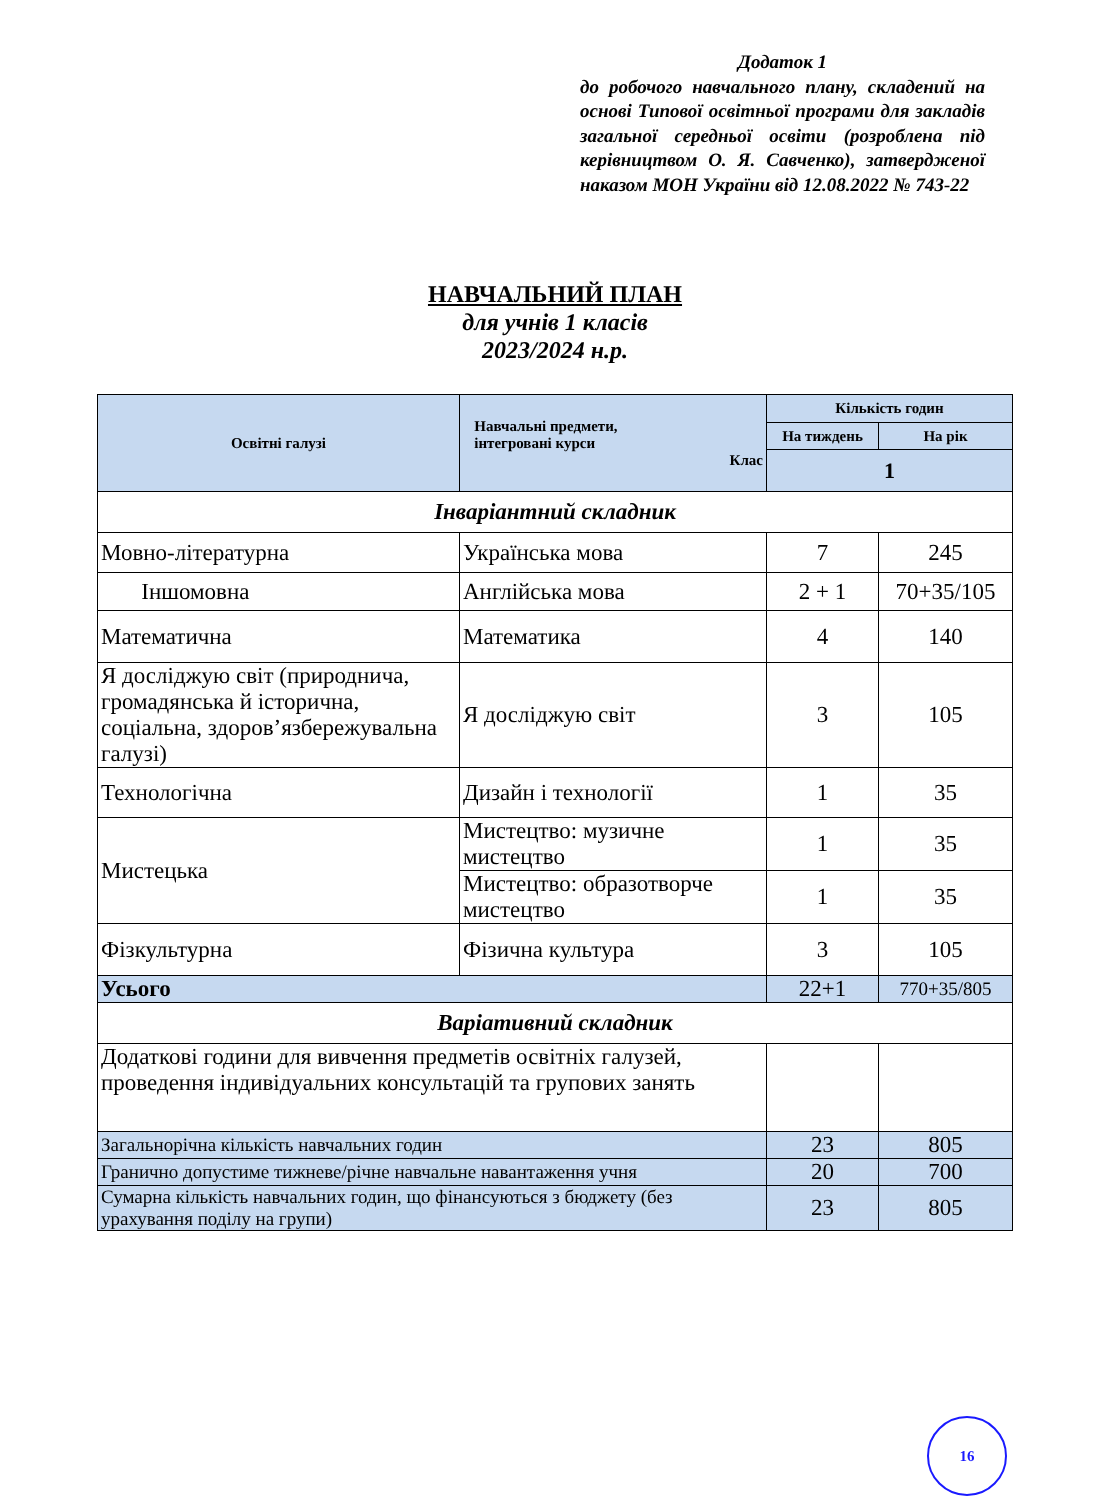Додаток 1
до робочого навчального плану, складений на основі Типової освітньої програми для закладів загальної середньої освіти (розроблена під керівництвом О. Я. Савченко), затвердженої наказом МОН України від 12.08.2022 № 743-22
НАВЧАЛЬНИЙ ПЛАН
для учнів 1 класів
2023/2024 н.р.
| Освітні галузі | Навчальні предмети, інтегровані курси Клас | Кількість годин | |
| --- | --- | --- | --- |
| | | На тиждень | На рік |
| | | 1 | |
| Інваріантний складник | | | |
| Мовно-літературна | Українська мова | 7 | 245 |
| Іншомовна | Англійська мова | 2 + 1 | 70+35/105 |
| Математична | Математика | 4 | 140 |
| Я досліджую світ (природнича, громадянська й історична, соціальна, здоров’язбережувальна галузі) | Я досліджую світ | 3 | 105 |
| Технологічна | Дизайн і технології | 1 | 35 |
| Мистецька | Мистецтво: музичне мистецтво | 1 | 35 |
| | Мистецтво: образотворче мистецтво | 1 | 35 |
| Фізкультурна | Фізична культура | 3 | 105 |
| Усього | | 22+1 | 770+35/805 |
| Варіативний складник | | | |
| Додаткові години для вивчення предметів освітніх галузей, проведення індивідуальних консультацій та групових занять | | | |
| Загальнорічна кількість навчальних годин | | 23 | 805 |
| Гранично допустиме тижневе/річне навчальне навантаження учня | | 20 | 700 |
| Сумарна кількість навчальних годин, що фінансуються з бюджету (без урахування поділу на групи) | | 23 | 805 |
16